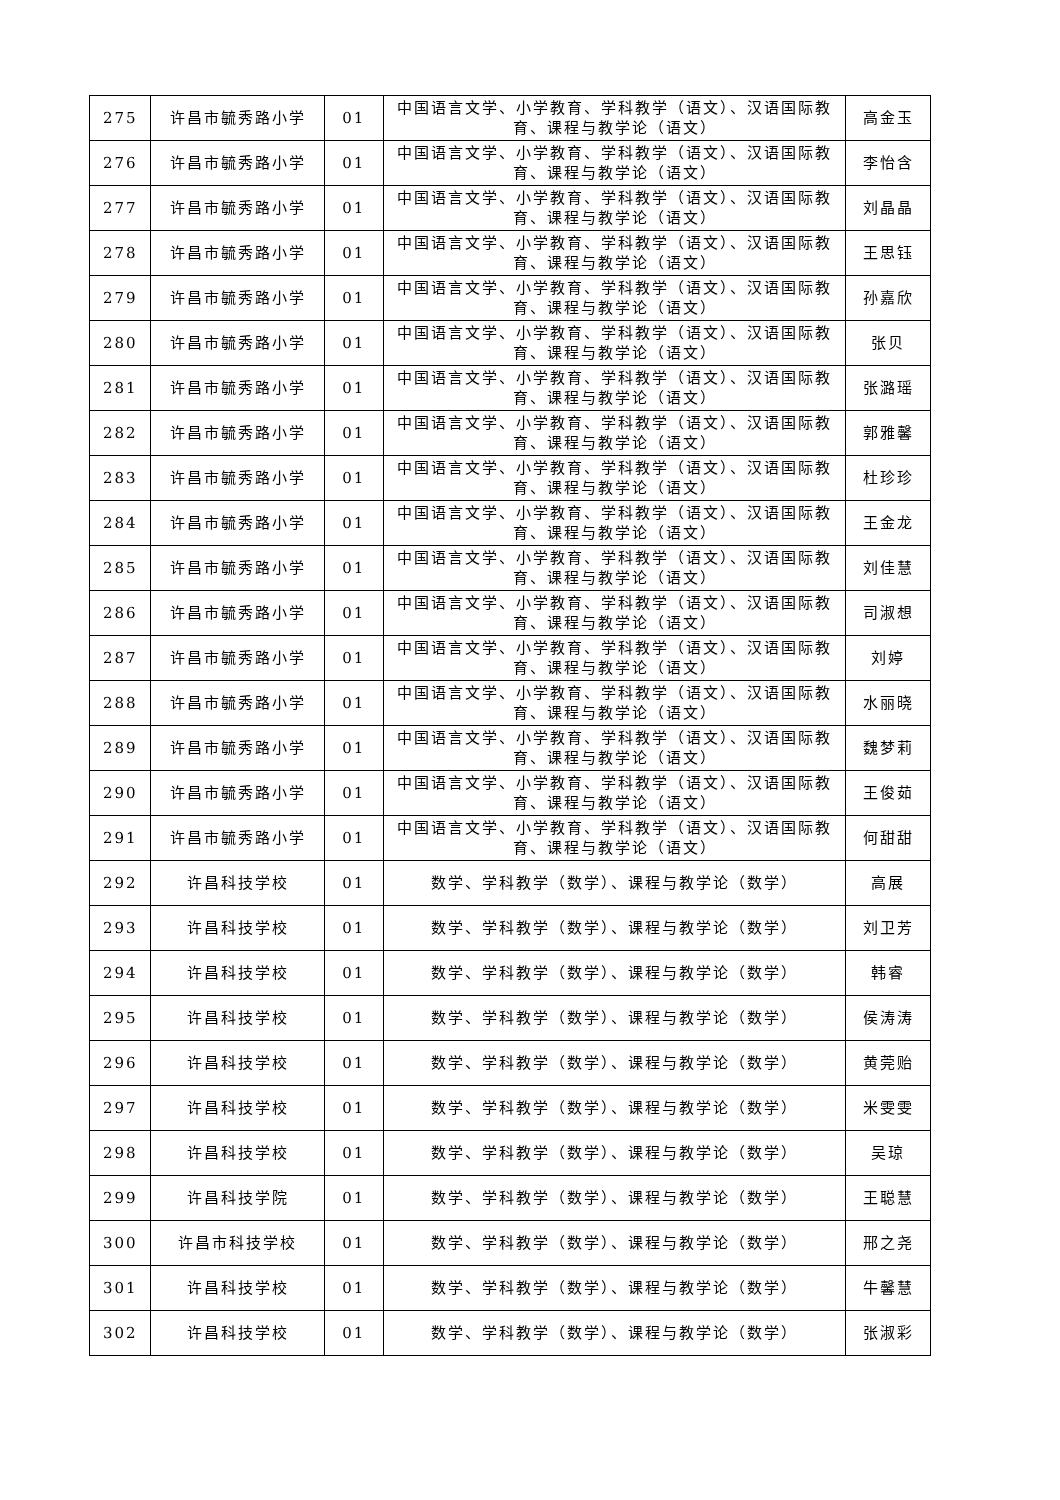| 275 | 许昌市毓秀路小学 | 01 | 中国语言文学、小学教育、学科教学（语文）、汉语国际教育、课程与教学论（语文） | 高金玉 |
| 276 | 许昌市毓秀路小学 | 01 | 中国语言文学、小学教育、学科教学（语文）、汉语国际教育、课程与教学论（语文） | 李怡含 |
| 277 | 许昌市毓秀路小学 | 01 | 中国语言文学、小学教育、学科教学（语文）、汉语国际教育、课程与教学论（语文） | 刘晶晶 |
| 278 | 许昌市毓秀路小学 | 01 | 中国语言文学、小学教育、学科教学（语文）、汉语国际教育、课程与教学论（语文） | 王思钰 |
| 279 | 许昌市毓秀路小学 | 01 | 中国语言文学、小学教育、学科教学（语文）、汉语国际教育、课程与教学论（语文） | 孙嘉欣 |
| 280 | 许昌市毓秀路小学 | 01 | 中国语言文学、小学教育、学科教学（语文）、汉语国际教育、课程与教学论（语文） | 张贝 |
| 281 | 许昌市毓秀路小学 | 01 | 中国语言文学、小学教育、学科教学（语文）、汉语国际教育、课程与教学论（语文） | 张潞瑶 |
| 282 | 许昌市毓秀路小学 | 01 | 中国语言文学、小学教育、学科教学（语文）、汉语国际教育、课程与教学论（语文） | 郭雅馨 |
| 283 | 许昌市毓秀路小学 | 01 | 中国语言文学、小学教育、学科教学（语文）、汉语国际教育、课程与教学论（语文） | 杜珍珍 |
| 284 | 许昌市毓秀路小学 | 01 | 中国语言文学、小学教育、学科教学（语文）、汉语国际教育、课程与教学论（语文） | 王金龙 |
| 285 | 许昌市毓秀路小学 | 01 | 中国语言文学、小学教育、学科教学（语文）、汉语国际教育、课程与教学论（语文） | 刘佳慧 |
| 286 | 许昌市毓秀路小学 | 01 | 中国语言文学、小学教育、学科教学（语文）、汉语国际教育、课程与教学论（语文） | 司淑想 |
| 287 | 许昌市毓秀路小学 | 01 | 中国语言文学、小学教育、学科教学（语文）、汉语国际教育、课程与教学论（语文） | 刘婷 |
| 288 | 许昌市毓秀路小学 | 01 | 中国语言文学、小学教育、学科教学（语文）、汉语国际教育、课程与教学论（语文） | 水丽晓 |
| 289 | 许昌市毓秀路小学 | 01 | 中国语言文学、小学教育、学科教学（语文）、汉语国际教育、课程与教学论（语文） | 魏梦莉 |
| 290 | 许昌市毓秀路小学 | 01 | 中国语言文学、小学教育、学科教学（语文）、汉语国际教育、课程与教学论（语文） | 王俊茹 |
| 291 | 许昌市毓秀路小学 | 01 | 中国语言文学、小学教育、学科教学（语文）、汉语国际教育、课程与教学论（语文） | 何甜甜 |
| 292 | 许昌科技学校 | 01 | 数学、学科教学（数学）、课程与教学论（数学） | 高展 |
| 293 | 许昌科技学校 | 01 | 数学、学科教学（数学）、课程与教学论（数学） | 刘卫芳 |
| 294 | 许昌科技学校 | 01 | 数学、学科教学（数学）、课程与教学论（数学） | 韩睿 |
| 295 | 许昌科技学校 | 01 | 数学、学科教学（数学）、课程与教学论（数学） | 侯涛涛 |
| 296 | 许昌科技学校 | 01 | 数学、学科教学（数学）、课程与教学论（数学） | 黄莞贻 |
| 297 | 许昌科技学校 | 01 | 数学、学科教学（数学）、课程与教学论（数学） | 米雯雯 |
| 298 | 许昌科技学校 | 01 | 数学、学科教学（数学）、课程与教学论（数学） | 吴琼 |
| 299 | 许昌科技学院 | 01 | 数学、学科教学（数学）、课程与教学论（数学） | 王聪慧 |
| 300 | 许昌市科技学校 | 01 | 数学、学科教学（数学）、课程与教学论（数学） | 邢之尧 |
| 301 | 许昌科技学校 | 01 | 数学、学科教学（数学）、课程与教学论（数学） | 牛馨慧 |
| 302 | 许昌科技学校 | 01 | 数学、学科教学（数学）、课程与教学论（数学） | 张淑彩 |